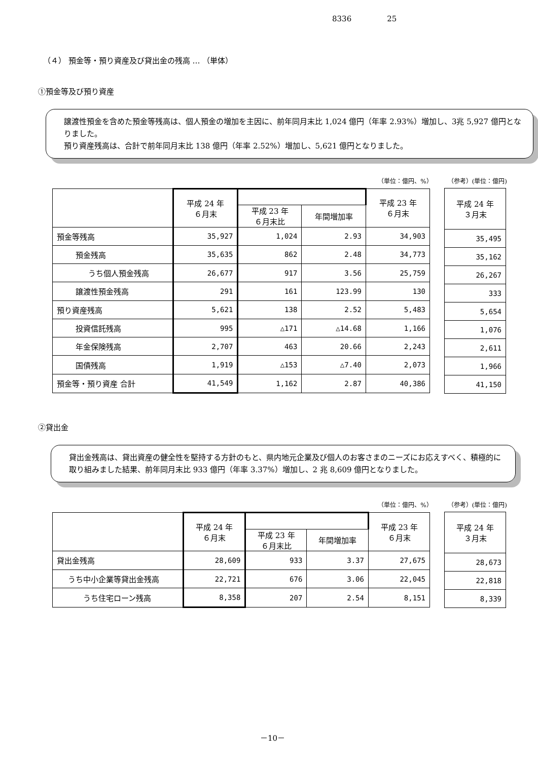8336 25
（４） 預金等・預り資産及び貸出金の残高 … （単体）
①預金等及び預り資産
譲渡性預金を含めた預金等残高は、個人預金の増加を主因に、前年同月末比 1,024 億円（年率 2.93%）増加し、3兆 5,927 億円となりました。
預り資産残高は、合計で前年同月末比 138 億円（年率 2.52%）増加し、5,621 億円となりました。
（単位：億円、%） （参考）(単位：億円)
| | 平成 24 年 ６月末 | | | 平成 23 年 ６月末 |
| --- | --- | --- | --- | --- |
| | | 平成 23 年 ６月末比 | 年間増加率 | |
| 預金等残高 | 35,927 | 1,024 | 2.93 | 34,903 |
| 預金残高 | 35,635 | 862 | 2.48 | 34,773 |
| うち個人預金残高 | 26,677 | 917 | 3.56 | 25,759 |
| 譲渡性預金残高 | 291 | 161 | 123.99 | 130 |
| 預り資産残高 | 5,621 | 138 | 2.52 | 5,483 |
| 投資信託残高 | 995 | △171 | △14.68 | 1,166 |
| 年金保険残高 | 2,707 | 463 | 20.66 | 2,243 |
| 国債残高 | 1,919 | △153 | △7.40 | 2,073 |
| 預金等・預り資産 合計 | 41,549 | 1,162 | 2.87 | 40,386 |
| 平成 24 年 ３月末 |
| --- |
| 35,495 |
| 35,162 |
| 26,267 |
| 333 |
| 5,654 |
| 1,076 |
| 2,611 |
| 1,966 |
| 41,150 |
②貸出金
貸出金残高は、貸出資産の健全性を堅持する方針のもと、県内地元企業及び個人のお客さまのニーズにお応えすべく、積極的に取り組みました結果、前年同月末比 933 億円（年率 3.37%）増加し、2 兆 8,609 億円となりました。
（単位：億円、%） （参考）(単位：億円)
| | 平成 24 年 ６月末 | | | 平成 23 年 ６月末 |
| --- | --- | --- | --- | --- |
| | | 平成 23 年 ６月末比 | 年間増加率 | |
| 貸出金残高 | 28,609 | 933 | 3.37 | 27,675 |
| うち中小企業等貸出金残高 | 22,721 | 676 | 3.06 | 22,045 |
| うち住宅ローン残高 | 8,358 | 207 | 2.54 | 8,151 |
| 平成 24 年 ３月末 |
| --- |
| 28,673 |
| 22,818 |
| 8,339 |
－10－